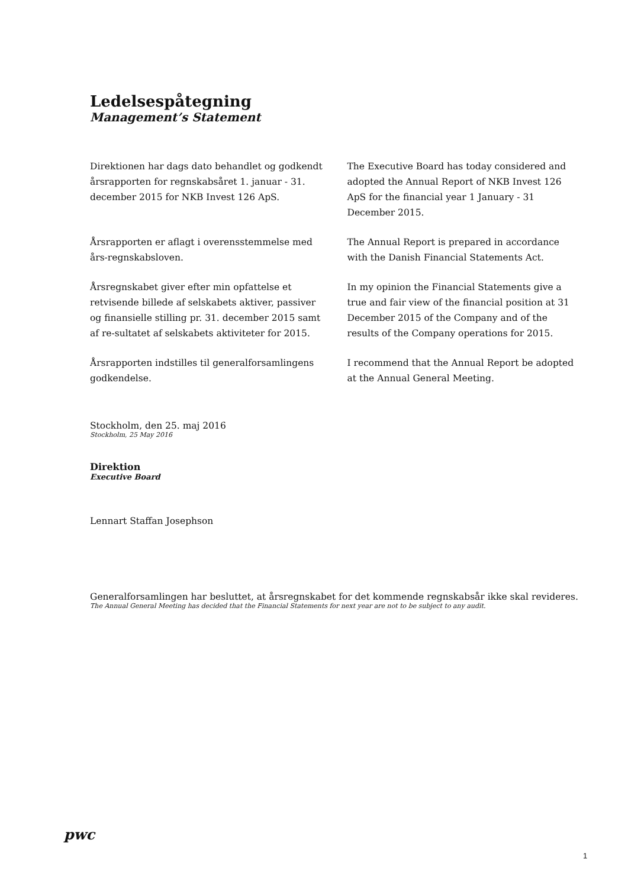Ledelsespåtegning
Management’s Statement
Direktionen har dags dato behandlet og godkendt årsrapporten for regnskabsåret 1. januar - 31. december 2015 for NKB Invest 126 ApS.
The Executive Board has today considered and adopted the Annual Report of NKB Invest 126 ApS for the financial year 1 January - 31 December 2015.
Årsrapporten er aflagt i overensstemmelse med års-regnskabsloven.
The Annual Report is prepared in accordance with the Danish Financial Statements Act.
Årsregnskabet giver efter min opfattelse et retvisende billede af selskabets aktiver, passiver og finansielle stilling pr. 31. december 2015 samt af re-sultatet af selskabets aktiviteter for 2015.
In my opinion the Financial Statements give a true and fair view of the financial position at 31 December 2015 of the Company and of the results of the Company operations for 2015.
Årsrapporten indstilles til generalforsamlingens godkendelse.
I recommend that the Annual Report be adopted at the Annual General Meeting.
Stockholm, den 25. maj 2016
Stockholm, 25 May 2016
Direktion
Executive Board
Lennart Staffan Josephson
Generalforsamlingen har besluttet, at årsregnskabet for det kommende regnskabsår ikke skal revideres.
The Annual General Meeting has decided that the Financial Statements for next year are not to be subject to any audit.
pwc
1